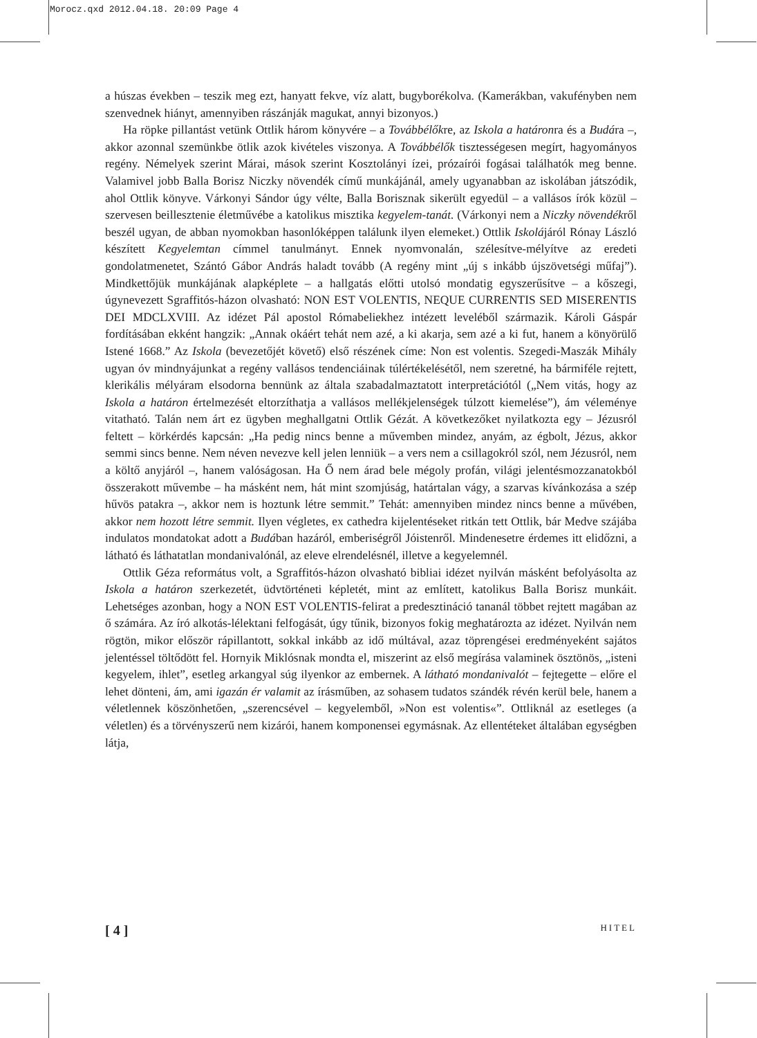Morocz.qxd 2012.04.18. 20:09 Page 4
a húszas években – teszik meg ezt, hanyatt fekve, víz alatt, bugyborékolva. (Kamerákban, vakufényben nem szenvednek hiányt, amennyiben rászánják magukat, annyi bizonyos.)
Ha röpke pillantást vetünk Ottlik három könyvére – a Továbbélőkre, az Iskola a határonra és a Budára –, akkor azonnal szemünkbe ötlik azok kivételes viszonya. A Továbbélők tisztességesen megírt, hagyományos regény. Némelyek szerint Márai, mások szerint Kosztolányi ízei, prózaírói fogásai találhatók meg benne. Valamivel jobb Balla Borisz Niczky növendék című munkájánál, amely ugyanabban az iskolában játszódik, ahol Ottlik könyve. Várkonyi Sándor úgy vélte, Balla Borisznak sikerült egyedül – a vallásos írók közül – szervesen beillesztenie életművébe a katolikus misztika kegyelem-tanát. (Várkonyi nem a Niczky növendékről beszél ugyan, de abban nyomokban hasonlóképpen találunk ilyen elemeket.) Ottlik Iskolájáról Rónay László készített Kegyelemtan címmel tanulmányt. Ennek nyomvonalán, szélesítve-mélyítve az eredeti gondolatmenetet, Szántó Gábor András haladt tovább (A regény mint „új s inkább újszövetségi műfaj”). Mindkettőjük munkájának alapképlete – a hallgatás előtti utolsó mondatig egyszerűsítve – a kőszegi, úgynevezett Sgraffitós-házon olvasható: NON EST VOLENTIS, NEQUE CURRENTIS SED MISERENTIS DEI MDCLXVIII. Az idézet Pál apostol Rómabeliekhez intézett leveléből származik. Károli Gáspár fordításában ekként hangzik: „Annak okáért tehát nem azé, a ki akarja, sem azé a ki fut, hanem a könyörülő Istené 1668.” Az Iskola (bevezetőjét követő) első részének címe: Non est volentis. Szegedi-Maszák Mihály ugyan óv mindnyájunkat a regény vallásos tendenciáinak túlértékelésétől, nem szeretné, ha bármiféle rejtett, klerikális mélyáram elsodorna bennünk az általa szabadalmaztatott interpretációtól („Nem vitás, hogy az Iskola a határon értelmezését eltorzíthatja a vallásos mellékjelenségek túlzott kiemelése”), ám véleménye vitatható. Talán nem árt ez ügyben meghallgatni Ottlik Gézát. A következőket nyilatkozta egy – Jézusról feltett – körkérdés kapcsán: „Ha pedig nincs benne a művemben mindez, anyám, az égbolt, Jézus, akkor semmi sincs benne. Nem néven nevezve kell jelen lenniük – a vers nem a csillagokról szól, nem Jézusról, nem a költő anyjáról –, hanem valóságosan. Ha Ő nem árad bele mégoly profán, világi jelentésmozzanatokból összerakott művembe – ha másként nem, hát mint szomjúság, határtalan vágy, a szarvas kívánkozása a szép hűvös patakra –, akkor nem is hoztunk létre semmit.” Tehát: amennyiben mindez nincs benne a művében, akkor nem hozott létre semmit. Ilyen végletes, ex cathedra kijelentéseket ritkán tett Ottlik, bár Medve szájába indulatos mondatokat adott a Budában hazáról, emberiségről Jóistenről. Mindenesetre érdemes itt elidőzni, a látható és láthatatlan mondanivalónál, az eleve elrendelésnél, illetve a kegyelemnél.
Ottlik Géza református volt, a Sgraffitós-házon olvasható bibliai idézet nyilván másként befolyásolta az Iskola a határon szerkezetét, üdvtörténeti képletét, mint az említett, katolikus Balla Borisz munkáit. Lehetséges azonban, hogy a NON EST VOLENTIS-felirat a predesztináció tananál többet rejtett magában az ő számára. Az író alkotás-lélektani felfogását, úgy tűnik, bizonyos fokig meghatározta az idézet. Nyilván nem rögtön, mikor először rápillantott, sokkal inkább az idő múltával, azaz töprengései eredményeként sajátos jelentéssel töltődött fel. Hornyik Miklósnak mondta el, miszerint az első megírása valaminek ösztönös, „isteni kegyelem, ihlet”, esetleg arkangyal súg ilyenkor az embernek. A látható mondanivalót – fejtegette – előre el lehet dönteni, ám, ami igazán ér valamit az írásműben, az sohasem tudatos szándék révén kerül bele, hanem a véletlennek köszönhetően, „szerencsével – kegyelemből, »Non est volentis«”. Ottliknál az esetleges (a véletlen) és a törvényszerű nem kizárói, hanem komponensei egymásnak. Az ellentéteket általában egységben látja,
[ 4 ] HITEL